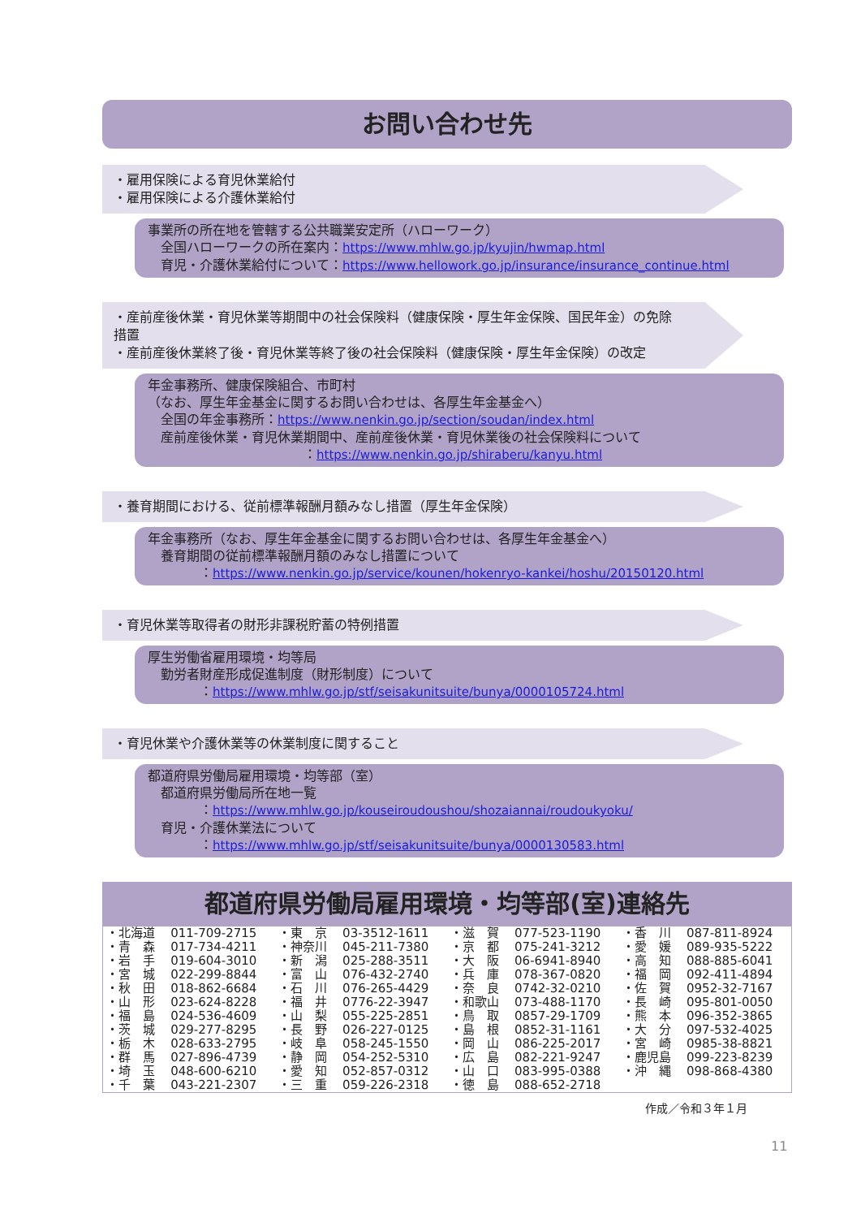お問い合わせ先
・雇用保険による育児休業給付
・雇用保険による介護休業給付
事業所の所在地を管轄する公共職業安定所（ハローワーク）
全国ハローワークの所在案内：https://www.mhlw.go.jp/kyujin/hwmap.html
育児・介護休業給付について：https://www.hellowork.go.jp/insurance/insurance_continue.html
・産前産後休業・育児休業等期間中の社会保険料（健康保険・厚生年金保険、国民年金）の免除措置
・産前産後休業終了後・育児休業等終了後の社会保険料（健康保険・厚生年金保険）の改定
年金事務所、健康保険組合、市町村
（なお、厚生年金基金に関するお問い合わせは、各厚生年金基金へ）
全国の年金事務所：https://www.nenkin.go.jp/section/soudan/index.html
産前産後休業・育児休業期間中、産前産後休業・育児休業後の社会保険料について
　　　　　　　　　　　：https://www.nenkin.go.jp/shiraberu/kanyu.html
・養育期間における、従前標準報酬月額みなし措置（厚生年金保険）
年金事務所（なお、厚生年金基金に関するお問い合わせは、各厚生年金基金へ）
養育期間の従前標準報酬月額のみなし措置について
　　　：https://www.nenkin.go.jp/service/kounen/hokenryo-kankei/hoshu/20150120.html
・育児休業等取得者の財形非課税貯蓄の特例措置
厚生労働省雇用環境・均等局
勤労者財産形成促進制度（財形制度）について
　　　：https://www.mhlw.go.jp/stf/seisakunitsuite/bunya/0000105724.html
・育児休業や介護休業等の休業制度に関すること
都道府県労働局雇用環境・均等部（室）
都道府県労働局所在地一覧
　　　：https://www.mhlw.go.jp/kouseiroudoushou/shozaiannai/roudoukyoku/
育児・介護休業法について
　　　：https://www.mhlw.go.jp/stf/seisakunitsuite/bunya/0000130583.html
都道府県労働局雇用環境・均等部(室)連絡先
| ・北海道 | 011-709-2715 | ・東 京 | 03-3512-1611 | ・滋 賀 | 077-523-1190 | ・香 川 | 087-811-8924 |
| ・青 森 | 017-734-4211 | ・神奈川 | 045-211-7380 | ・京 都 | 075-241-3212 | ・愛 媛 | 089-935-5222 |
| ・岩 手 | 019-604-3010 | ・新 潟 | 025-288-3511 | ・大 阪 | 06-6941-8940 | ・高 知 | 088-885-6041 |
| ・宮 城 | 022-299-8844 | ・富 山 | 076-432-2740 | ・兵 庫 | 078-367-0820 | ・福 岡 | 092-411-4894 |
| ・秋 田 | 018-862-6684 | ・石 川 | 076-265-4429 | ・奈 良 | 0742-32-0210 | ・佐 賀 | 0952-32-7167 |
| ・山 形 | 023-624-8228 | ・福 井 | 0776-22-3947 | ・和歌山 | 073-488-1170 | ・長 崎 | 095-801-0050 |
| ・福 島 | 024-536-4609 | ・山 梨 | 055-225-2851 | ・鳥 取 | 0857-29-1709 | ・熊 本 | 096-352-3865 |
| ・茨 城 | 029-277-8295 | ・長 野 | 026-227-0125 | ・島 根 | 0852-31-1161 | ・大 分 | 097-532-4025 |
| ・栃 木 | 028-633-2795 | ・岐 阜 | 058-245-1550 | ・岡 山 | 086-225-2017 | ・宮 崎 | 0985-38-8821 |
| ・群 馬 | 027-896-4739 | ・静 岡 | 054-252-5310 | ・広 島 | 082-221-9247 | ・鹿児島 | 099-223-8239 |
| ・埼 玉 | 048-600-6210 | ・愛 知 | 052-857-0312 | ・山 口 | 083-995-0388 | ・沖 縄 | 098-868-4380 |
| ・千 葉 | 043-221-2307 | ・三 重 | 059-226-2318 | ・徳 島 | 088-652-2718 | | |
作成／令和３年１月
11